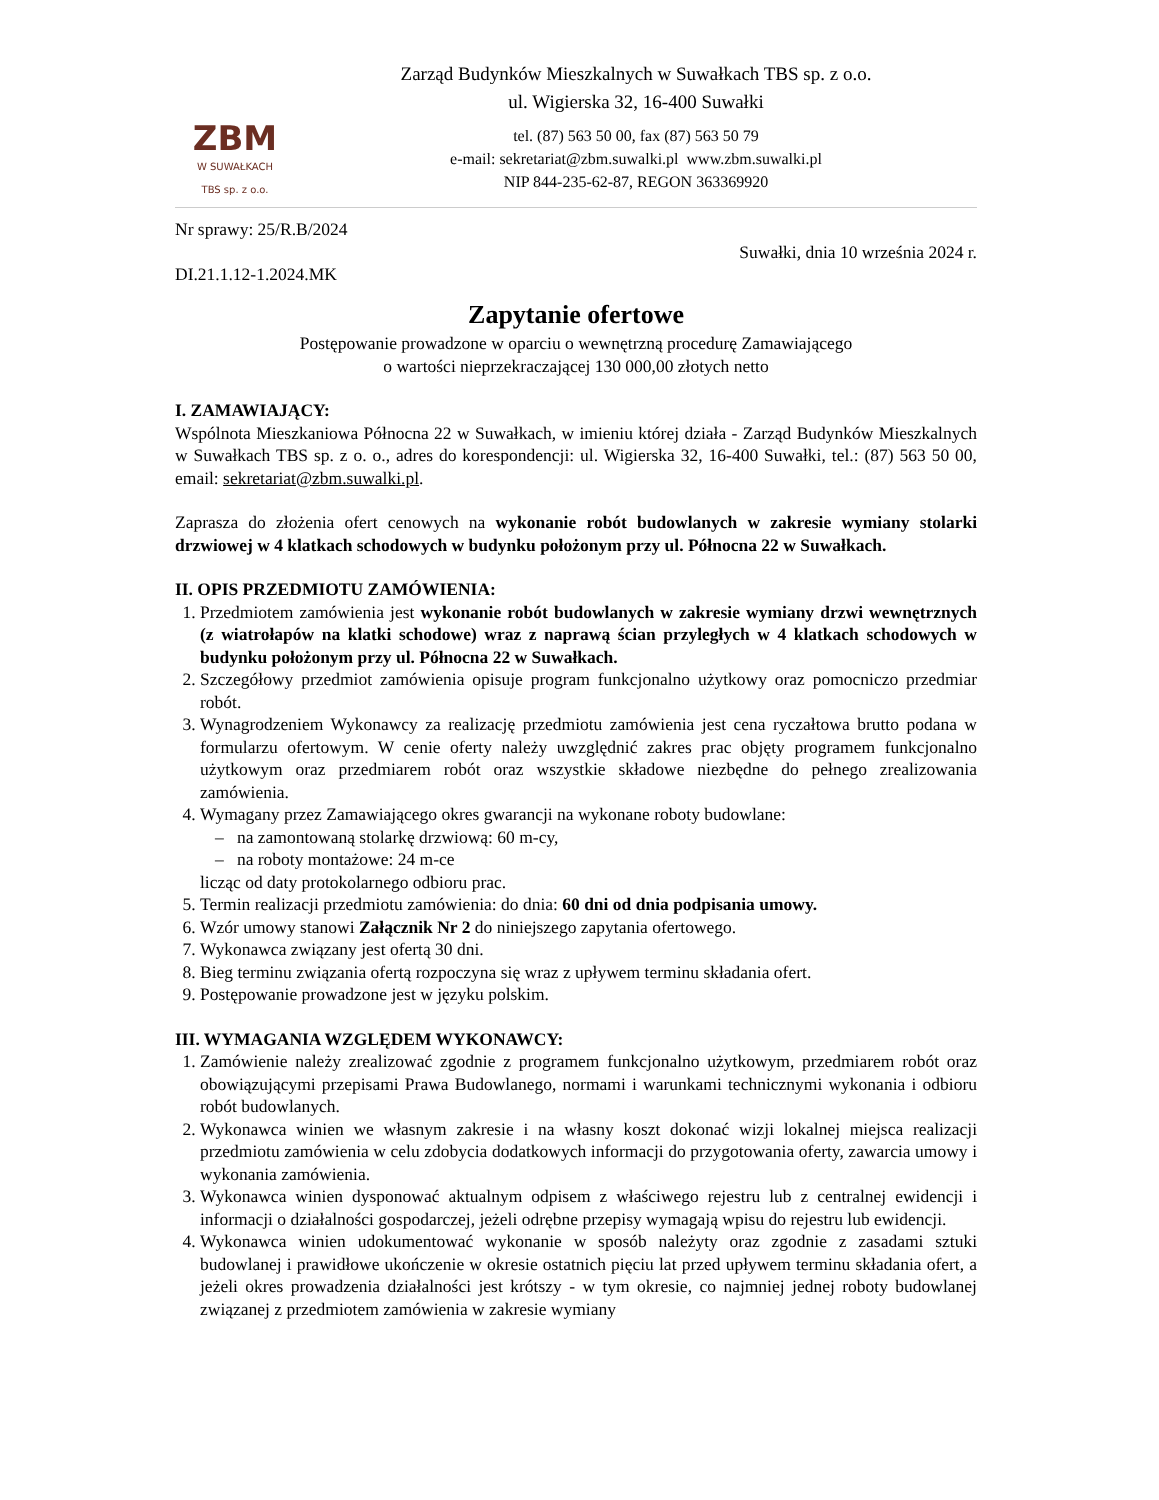ZBM
W SUWAŁKACH
TBS sp. z o.o.
Zarząd Budynków Mieszkalnych w Suwałkach TBS sp. z o.o.
ul. Wigierska 32, 16-400 Suwałki
tel. (87) 563 50 00, fax (87) 563 50 79
e-mail: sekretariat@zbm.suwalki.pl www.zbm.suwalki.pl
NIP 844-235-62-87, REGON 363369920
Nr sprawy: 25/R.B/2024
Suwałki, dnia 10 września 2024 r.
DI.21.1.12-1.2024.MK
Zapytanie ofertowe
Postępowanie prowadzone w oparciu o wewnętrzną procedurę Zamawiającego
o wartości nieprzekraczającej 130 000,00 złotych netto
I. ZAMAWIAJĄCY:
Wspólnota Mieszkaniowa Północna 22 w Suwałkach, w imieniu której działa - Zarząd Budynków Mieszkalnych w Suwałkach TBS sp. z o. o., adres do korespondencji: ul. Wigierska 32, 16-400 Suwałki, tel.: (87) 563 50 00, email: sekretariat@zbm.suwalki.pl.
Zaprasza do złożenia ofert cenowych na wykonanie robót budowlanych w zakresie wymiany stolarki drzwiowej w 4 klatkach schodowych w budynku położonym przy ul. Północna 22 w Suwałkach.
II. OPIS PRZEDMIOTU ZAMÓWIENIA:
1. Przedmiotem zamówienia jest wykonanie robót budowlanych w zakresie wymiany drzwi wewnętrznych (z wiatrołapów na klatki schodowe) wraz z naprawą ścian przyległych w 4 klatkach schodowych w budynku położonym przy ul. Północna 22 w Suwałkach.
2. Szczegółowy przedmiot zamówienia opisuje program funkcjonalno użytkowy oraz pomocniczo przedmiar robót.
3. Wynagrodzeniem Wykonawcy za realizację przedmiotu zamówienia jest cena ryczałtowa brutto podana w formularzu ofertowym. W cenie oferty należy uwzględnić zakres prac objęty programem funkcjonalno użytkowym oraz przedmiarem robót oraz wszystkie składowe niezbędne do pełnego zrealizowania zamówienia.
4. Wymagany przez Zamawiającego okres gwarancji na wykonane roboty budowlane:
– na zamontowaną stolarkę drzwiową: 60 m-cy,
– na roboty montażowe: 24 m-ce
licząc od daty protokolarnego odbioru prac.
5. Termin realizacji przedmiotu zamówienia: do dnia: 60 dni od dnia podpisania umowy.
6. Wzór umowy stanowi Załącznik Nr 2 do niniejszego zapytania ofertowego.
7. Wykonawca związany jest ofertą 30 dni.
8. Bieg terminu związania ofertą rozpoczyna się wraz z upływem terminu składania ofert.
9. Postępowanie prowadzone jest w języku polskim.
III. WYMAGANIA WZGLĘDEM WYKONAWCY:
1. Zamówienie należy zrealizować zgodnie z programem funkcjonalno użytkowym, przedmiarem robót oraz obowiązującymi przepisami Prawa Budowlanego, normami i warunkami technicznymi wykonania i odbioru robót budowlanych.
2. Wykonawca winien we własnym zakresie i na własny koszt dokonać wizji lokalnej miejsca realizacji przedmiotu zamówienia w celu zdobycia dodatkowych informacji do przygotowania oferty, zawarcia umowy i wykonania zamówienia.
3. Wykonawca winien dysponować aktualnym odpisem z właściwego rejestru lub z centralnej ewidencji i informacji o działalności gospodarczej, jeżeli odrębne przepisy wymagają wpisu do rejestru lub ewidencji.
4. Wykonawca winien udokumentować wykonanie w sposób należyty oraz zgodnie z zasadami sztuki budowlanej i prawidłowe ukończenie w okresie ostatnich pięciu lat przed upływem terminu składania ofert, a jeżeli okres prowadzenia działalności jest krótszy - w tym okresie, co najmniej jednej roboty budowlanej związanej z przedmiotem zamówienia w zakresie wymiany